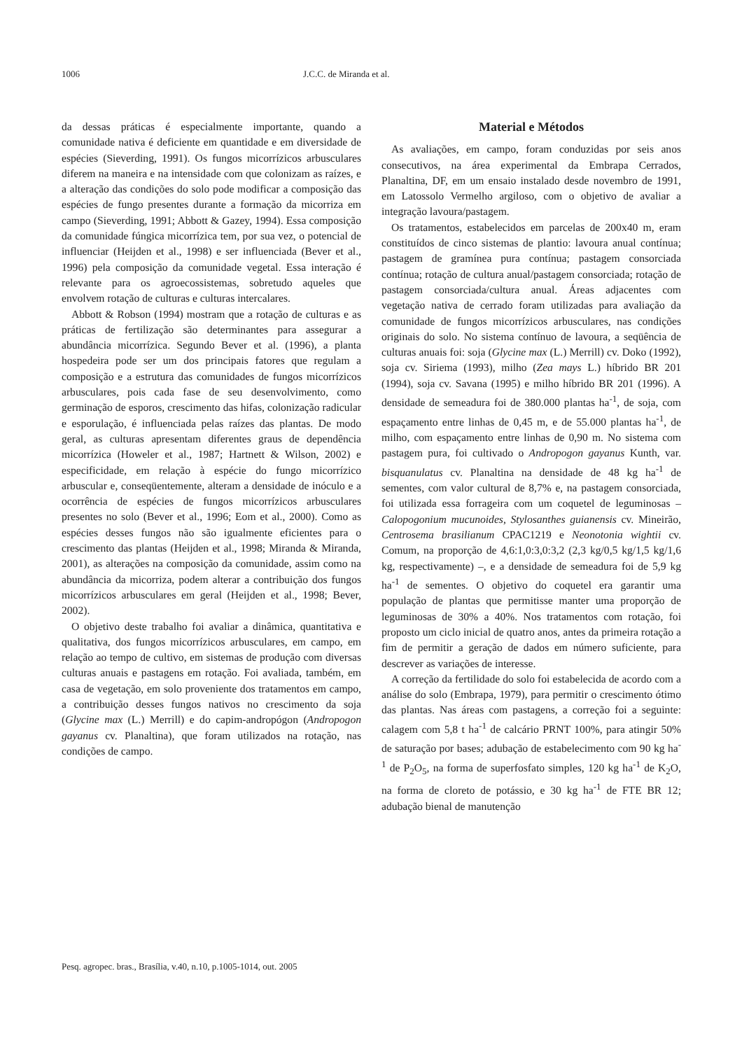1006 J.C.C. de Miranda et al.
da dessas práticas é especialmente importante, quando a comunidade nativa é deficiente em quantidade e em diversidade de espécies (Sieverding, 1991). Os fungos micorrízicos arbusculares diferem na maneira e na intensidade com que colonizam as raízes, e a alteração das condições do solo pode modificar a composição das espécies de fungo presentes durante a formação da micorriza em campo (Sieverding, 1991; Abbott & Gazey, 1994). Essa composição da comunidade fúngica micorrízica tem, por sua vez, o potencial de influenciar (Heijden et al., 1998) e ser influenciada (Bever et al., 1996) pela composição da comunidade vegetal. Essa interação é relevante para os agroecossistemas, sobretudo aqueles que envolvem rotação de culturas e culturas intercalares.
Abbott & Robson (1994) mostram que a rotação de culturas e as práticas de fertilização são determinantes para assegurar a abundância micorrízica. Segundo Bever et al. (1996), a planta hospedeira pode ser um dos principais fatores que regulam a composição e a estrutura das comunidades de fungos micorrízicos arbusculares, pois cada fase de seu desenvolvimento, como germinação de esporos, crescimento das hifas, colonização radicular e esporulação, é influenciada pelas raízes das plantas. De modo geral, as culturas apresentam diferentes graus de dependência micorrízica (Howeler et al., 1987; Hartnett & Wilson, 2002) e especificidade, em relação à espécie do fungo micorrízico arbuscular e, conseqüentemente, alteram a densidade de inóculo e a ocorrência de espécies de fungos micorrízicos arbusculares presentes no solo (Bever et al., 1996; Eom et al., 2000). Como as espécies desses fungos não são igualmente eficientes para o crescimento das plantas (Heijden et al., 1998; Miranda & Miranda, 2001), as alterações na composição da comunidade, assim como na abundância da micorriza, podem alterar a contribuição dos fungos micorrízicos arbusculares em geral (Heijden et al., 1998; Bever, 2002).
O objetivo deste trabalho foi avaliar a dinâmica, quantitativa e qualitativa, dos fungos micorrízicos arbusculares, em campo, em relação ao tempo de cultivo, em sistemas de produção com diversas culturas anuais e pastagens em rotação. Foi avaliada, também, em casa de vegetação, em solo proveniente dos tratamentos em campo, a contribuição desses fungos nativos no crescimento da soja (Glycine max (L.) Merrill) e do capim-andropógon (Andropogon gayanus cv. Planaltina), que foram utilizados na rotação, nas condições de campo.
Material e Métodos
As avaliações, em campo, foram conduzidas por seis anos consecutivos, na área experimental da Embrapa Cerrados, Planaltina, DF, em um ensaio instalado desde novembro de 1991, em Latossolo Vermelho argiloso, com o objetivo de avaliar a integração lavoura/pastagem.
Os tratamentos, estabelecidos em parcelas de 200x40 m, eram constituídos de cinco sistemas de plantio: lavoura anual contínua; pastagem de gramínea pura contínua; pastagem consorciada contínua; rotação de cultura anual/pastagem consorciada; rotação de pastagem consorciada/cultura anual. Áreas adjacentes com vegetação nativa de cerrado foram utilizadas para avaliação da comunidade de fungos micorrízicos arbusculares, nas condições originais do solo. No sistema contínuo de lavoura, a seqüência de culturas anuais foi: soja (Glycine max (L.) Merrill) cv. Doko (1992), soja cv. Siriema (1993), milho (Zea mays L.) híbrido BR 201 (1994), soja cv. Savana (1995) e milho híbrido BR 201 (1996). A densidade de semeadura foi de 380.000 plantas ha<sup>-1</sup>, de soja, com espaçamento entre linhas de 0,45 m, e de 55.000 plantas ha<sup>-1</sup>, de milho, com espaçamento entre linhas de 0,90 m. No sistema com pastagem pura, foi cultivado o Andropogon gayanus Kunth, var. bisquanulatus cv. Planaltina na densidade de 48 kg ha<sup>-1</sup> de sementes, com valor cultural de 8,7% e, na pastagem consorciada, foi utilizada essa forrageira com um coquetel de leguminosas – Calopogonium mucunoides, Stylosanthes guianensis cv. Mineirão, Centrosema brasilianum CPAC1219 e Neonotonia wightii cv. Comum, na proporção de 4,6:1,0:3,0:3,2 (2,3 kg/0,5 kg/1,5 kg/1,6 kg, respectivamente) –, e a densidade de semeadura foi de 5,9 kg ha<sup>-1</sup> de sementes. O objetivo do coquetel era garantir uma população de plantas que permitisse manter uma proporção de leguminosas de 30% a 40%. Nos tratamentos com rotação, foi proposto um ciclo inicial de quatro anos, antes da primeira rotação a fim de permitir a geração de dados em número suficiente, para descrever as variações de interesse.
A correção da fertilidade do solo foi estabelecida de acordo com a análise do solo (Embrapa, 1979), para permitir o crescimento ótimo das plantas. Nas áreas com pastagens, a correção foi a seguinte: calagem com 5,8 t ha<sup>-1</sup> de calcário PRNT 100%, para atingir 50% de saturação por bases; adubação de estabelecimento com 90 kg ha<sup>-1</sup> de P<sub>2</sub>O<sub>5</sub>, na forma de superfosfato simples, 120 kg ha<sup>-1</sup> de K<sub>2</sub>O, na forma de cloreto de potássio, e 30 kg ha<sup>-1</sup> de FTE BR 12; adubação bienal de manutenção
Pesq. agropec. bras., Brasília, v.40, n.10, p.1005-1014, out. 2005